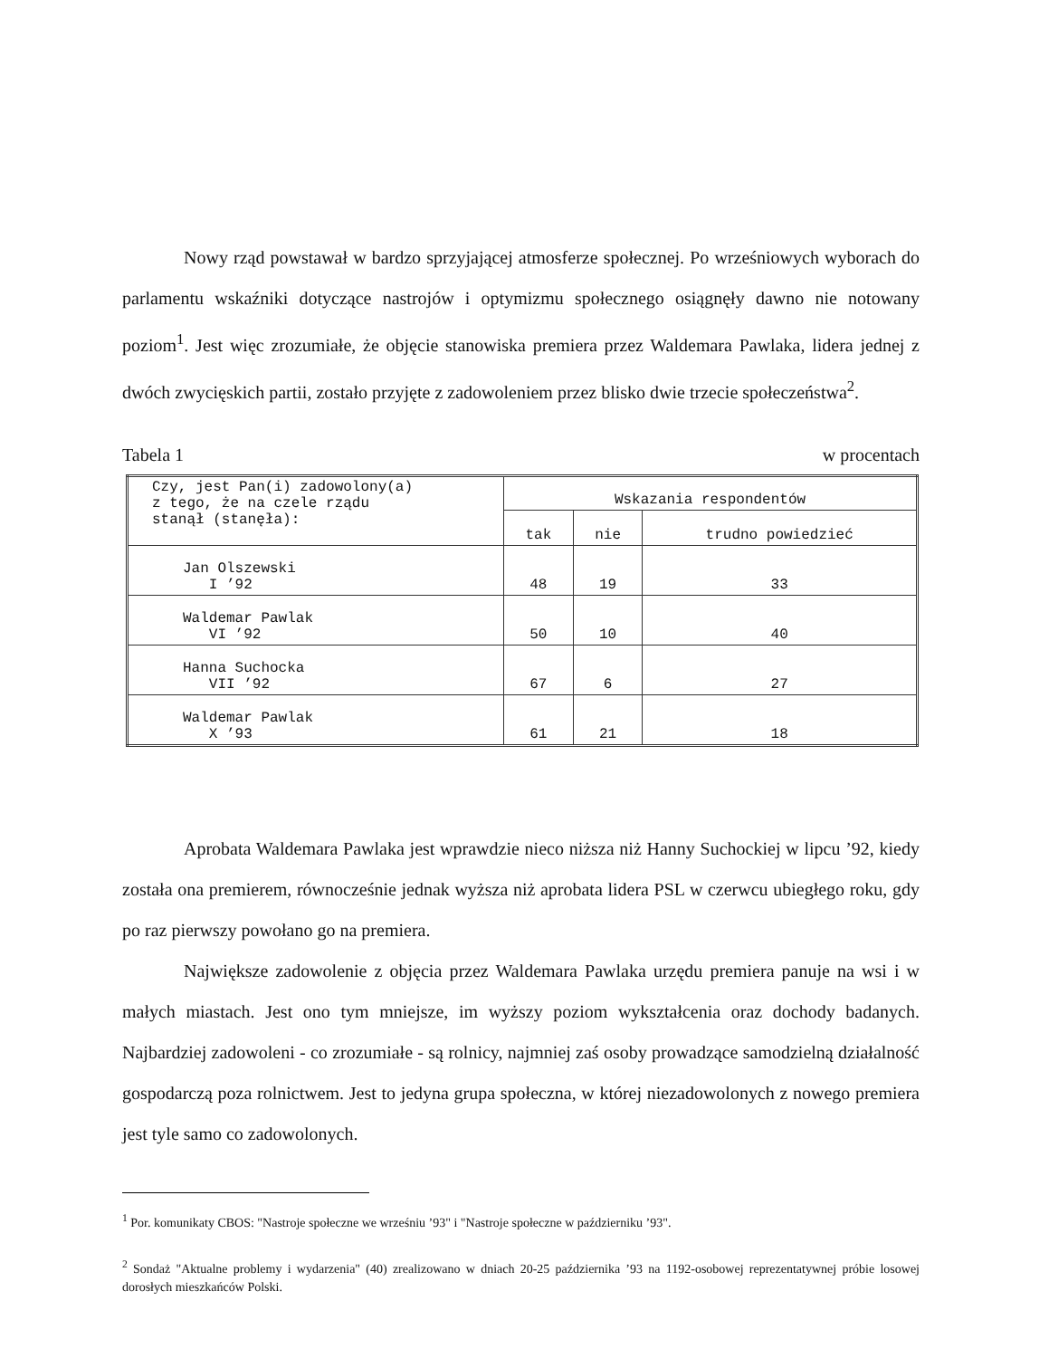Nowy rząd powstawał w bardzo sprzyjającej atmosferze społecznej. Po wrześniowych wyborach do parlamentu wskaźniki dotyczące nastrojów i optymizmu społecznego osiągnęły dawno nie notowany poziom<sup>1</sup>. Jest więc zrozumiałe, że objęcie stanowiska premiera przez Waldemara Pawlaka, lidera jednej z dwóch zwycięskich partii, zostało przyjęte z zadowoleniem przez blisko dwie trzecie społeczeństwa<sup>2</sup>.
Tabela 1 w procentach
| Czy, jest Pan(i) zadowolony(a) z tego, że na czele rządu stanął (stanęła): | Wskazania respondentów | | |
| --- | --- | --- | --- |
| | tak | nie | trudno powiedzieć |
| Jan Olszewski I ’92 | 48 | 19 | 33 |
| Waldemar Pawlak VI ’92 | 50 | 10 | 40 |
| Hanna Suchocka VII ’92 | 67 | 6 | 27 |
| Waldemar Pawlak X ’93 | 61 | 21 | 18 |
Aprobata Waldemara Pawlaka jest wprawdzie nieco niższa niż Hanny Suchockiej w lipcu ’92, kiedy została ona premierem, równocześnie jednak wyższa niż aprobata lidera PSL w czerwcu ubiegłego roku, gdy po raz pierwszy powołano go na premiera.
Największe zadowolenie z objęcia przez Waldemara Pawlaka urzędu premiera panuje na wsi i w małych miastach. Jest ono tym mniejsze, im wyższy poziom wykształcenia oraz dochody badanych. Najbardziej zadowoleni - co zrozumiałe - są rolnicy, najmniej zaś osoby prowadzące samodzielną działalność gospodarczą poza rolnictwem. Jest to jedyna grupa społeczna, w której niezadowolonych z nowego premiera jest tyle samo co zadowolonych.
<sup>1</sup> Por. komunikaty CBOS: "Nastroje społeczne we wrześniu ’93" i "Nastroje społeczne w październiku ’93".
<sup>2</sup> Sondaż "Aktualne problemy i wydarzenia" (40) zrealizowano w dniach 20-25 października ’93 na 1192-osobowej reprezentatywnej próbie losowej dorosłych mieszkańców Polski.